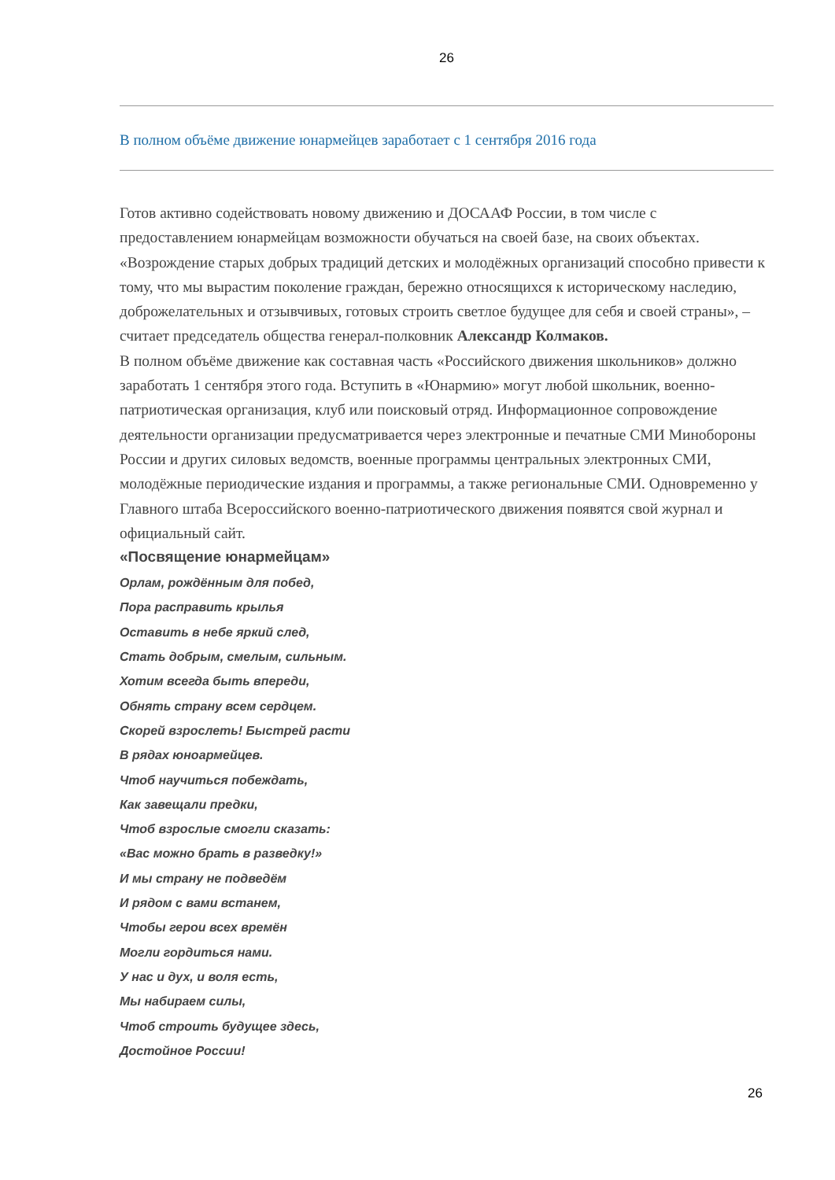26
В полном объёме движение юнармейцев заработает с 1 сентября 2016 года
Готов активно содействовать новому движению и ДОСААФ России, в том числе с предоставлением юнармейцам возможности обучаться на своей базе, на своих объектах. «Возрождение старых добрых традиций детских и молодёжных организаций способно привести к тому, что мы вырастим поколение граждан, бережно относящихся к историческому наследию, доброжелательных и отзывчивых, готовых строить светлое будущее для себя и своей страны», – считает председатель общества генерал-полковник Александр Колмаков.
В полном объёме движение как составная часть «Российского движения школьников» должно заработать 1 сентября этого года. Вступить в «Юнармию» могут любой школьник, военно-патриотическая организация, клуб или поисковый отряд. Информационное сопровождение деятельности организации предусматривается через электронные и печатные СМИ Минобороны России и других силовых ведомств, военные программы центральных электронных СМИ, молодёжные периодические издания и программы, а также региональные СМИ. Одновременно у Главного штаба Всероссийского военно-патриотического движения появятся свой журнал и официальный сайт.
«Посвящение юнармейцам»
Орлам, рождённым для побед,
Пора расправить крылья
Оставить в небе яркий след,
Стать добрым, смелым, сильным.
Хотим всегда быть впереди,
Обнять страну всем сердцем.
Скорей взрослеть! Быстрей расти
В рядах юноармейцев.
Чтоб научиться побеждать,
Как завещали предки,
Чтоб взрослые смогли сказать:
«Вас можно брать в разведку!»
И мы страну не подведём
И рядом с вами встанем,
Чтобы герои всех времён
Могли гордиться нами.
У нас и дух, и воля есть,
Мы набираем силы,
Чтоб строить будущее здесь,
Достойное России!
26